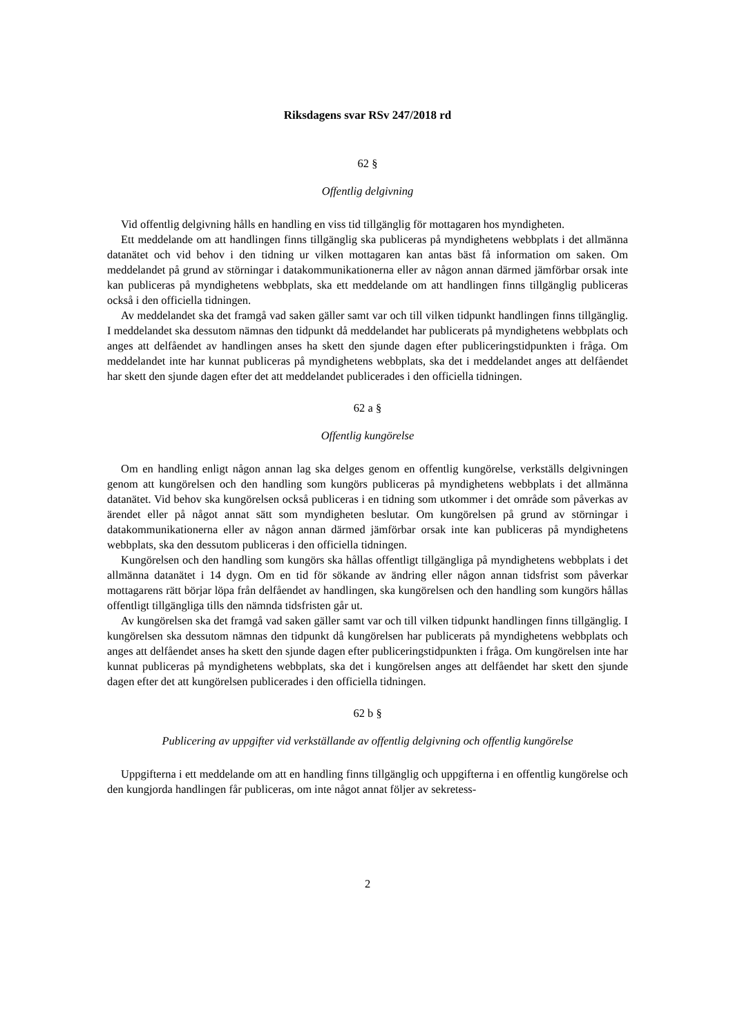Riksdagens svar RSv 247/2018 rd
62 §
Offentlig delgivning
Vid offentlig delgivning hålls en handling en viss tid tillgänglig för mottagaren hos myndigheten.
Ett meddelande om att handlingen finns tillgänglig ska publiceras på myndighetens webbplats i det allmänna datanätet och vid behov i den tidning ur vilken mottagaren kan antas bäst få information om saken. Om meddelandet på grund av störningar i datakommunikationerna eller av någon annan därmed jämförbar orsak inte kan publiceras på myndighetens webbplats, ska ett meddelande om att handlingen finns tillgänglig publiceras också i den officiella tidningen.
Av meddelandet ska det framgå vad saken gäller samt var och till vilken tidpunkt handlingen finns tillgänglig. I meddelandet ska dessutom nämnas den tidpunkt då meddelandet har publicerats på myndighetens webbplats och anges att delfåendet av handlingen anses ha skett den sjunde dagen efter publiceringstidpunkten i fråga. Om meddelandet inte har kunnat publiceras på myndighetens webbplats, ska det i meddelandet anges att delfåendet har skett den sjunde dagen efter det att meddelandet publicerades i den officiella tidningen.
62 a §
Offentlig kungörelse
Om en handling enligt någon annan lag ska delges genom en offentlig kungörelse, verkställs delgivningen genom att kungörelsen och den handling som kungörs publiceras på myndighetens webbplats i det allmänna datanätet. Vid behov ska kungörelsen också publiceras i en tidning som utkommer i det område som påverkas av ärendet eller på något annat sätt som myndigheten beslutar. Om kungörelsen på grund av störningar i datakommunikationerna eller av någon annan därmed jämförbar orsak inte kan publiceras på myndighetens webbplats, ska den dessutom publiceras i den officiella tidningen.
Kungörelsen och den handling som kungörs ska hållas offentligt tillgängliga på myndighetens webbplats i det allmänna datanätet i 14 dygn. Om en tid för sökande av ändring eller någon annan tidsfrist som påverkar mottagarens rätt börjar löpa från delfåendet av handlingen, ska kungörelsen och den handling som kungörs hållas offentligt tillgängliga tills den nämnda tidsfristen går ut.
Av kungörelsen ska det framgå vad saken gäller samt var och till vilken tidpunkt handlingen finns tillgänglig. I kungörelsen ska dessutom nämnas den tidpunkt då kungörelsen har publicerats på myndighetens webbplats och anges att delfåendet anses ha skett den sjunde dagen efter publiceringstidpunkten i fråga. Om kungörelsen inte har kunnat publiceras på myndighetens webbplats, ska det i kungörelsen anges att delfåendet har skett den sjunde dagen efter det att kungörelsen publicerades i den officiella tidningen.
62 b §
Publicering av uppgifter vid verkställande av offentlig delgivning och offentlig kungörelse
Uppgifterna i ett meddelande om att en handling finns tillgänglig och uppgifterna i en offentlig kungörelse och den kungjorda handlingen får publiceras, om inte något annat följer av sekretess-
2